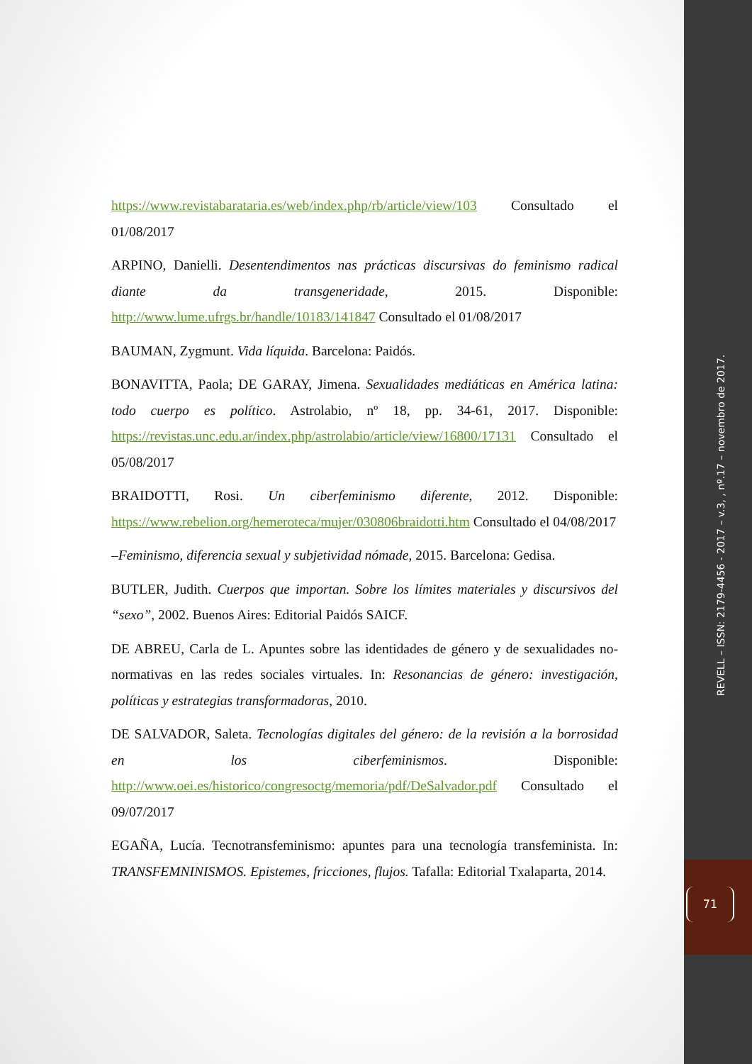https://www.revistabarataria.es/web/index.php/rb/article/view/103 Consultado el 01/08/2017
ARPINO, Danielli. Desentendimentos nas prácticas discursivas do feminismo radical diante da transgeneridade, 2015. Disponible: http://www.lume.ufrgs.br/handle/10183/141847 Consultado el 01/08/2017
BAUMAN, Zygmunt. Vida líquida. Barcelona: Paidós.
BONAVITTA, Paola; DE GARAY, Jimena. Sexualidades mediáticas en América latina: todo cuerpo es político. Astrolabio, nº 18, pp. 34-61, 2017. Disponible: https://revistas.unc.edu.ar/index.php/astrolabio/article/view/16800/17131 Consultado el 05/08/2017
BRAIDOTTI, Rosi. Un ciberfeminismo diferente, 2012. Disponible: https://www.rebelion.org/hemeroteca/mujer/030806braidotti.htm Consultado el 04/08/2017
–Feminismo, diferencia sexual y subjetividad nómade, 2015. Barcelona: Gedisa.
BUTLER, Judith. Cuerpos que importan. Sobre los límites materiales y discursivos del “sexo”, 2002. Buenos Aires: Editorial Paidós SAICF.
DE ABREU, Carla de L. Apuntes sobre las identidades de género y de sexualidades no-normativas en las redes sociales virtuales. In: Resonancias de género: investigación, políticas y estrategias transformadoras, 2010.
DE SALVADOR, Saleta. Tecnologías digitales del género: de la revisión a la borrosidad en los ciberfeminismos. Disponible: http://www.oei.es/historico/congresoctg/memoria/pdf/DeSalvador.pdf Consultado el 09/07/2017
EGAÑA, Lucía. Tecnotransfeminismo: apuntes para una tecnología transfeminista. In: TRANSFEMNINISMOS. Epistemes, fricciones, flujos. Tafalla: Editorial Txalaparta, 2014.
REVELL – ISSN: 2179-4456 - 2017 – v.3, , nº.17 – novembro de 2017.
71